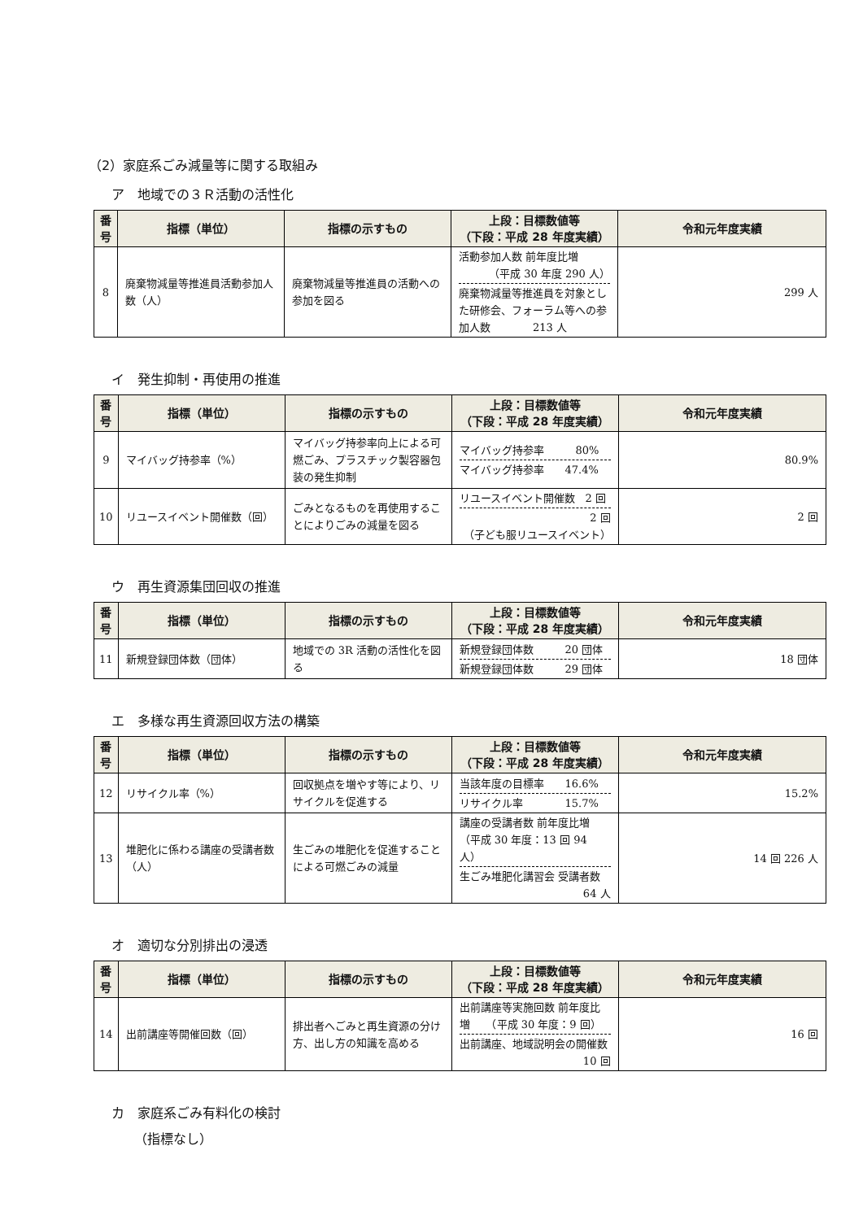（2）家庭系ごみ減量等に関する取組み
ア　地域での３Ｒ活動の活性化
| 番号 | 指標（単位） | 指標の示すもの | 上段：目標数値等 （下段：平成 28 年度実績） | 令和元年度実績 |
| --- | --- | --- | --- | --- |
| 8 | 廃棄物減量等推進員活動参加人数（人） | 廃棄物減量等推進員の活動への参加を図る | 活動参加人数 前年度比増 （平成 30 年度 290 人） 廃棄物減量等推進員を対象とした研修会、フォーラム等への参加人数 213 人 | 299 人 |
イ　発生抑制・再使用の推進
| 番号 | 指標（単位） | 指標の示すもの | 上段：目標数値等 （下段：平成 28 年度実績） | 令和元年度実績 |
| --- | --- | --- | --- | --- |
| 9 | マイバッグ持参率（%） | マイバッグ持参率向上による可燃ごみ、プラスチック製容器包装の発生抑制 | マイバッグ持参率 80% マイバッグ持参率 47.4% | 80.9% |
| 10 | リユースイベント開催数（回） | ごみとなるものを再使用することによりごみの減量を図る | リユースイベント開催数 2 回 2 回 （子ども服リユースイベント） | 2 回 |
ウ　再生資源集団回収の推進
| 番号 | 指標（単位） | 指標の示すもの | 上段：目標数値等 （下段：平成 28 年度実績） | 令和元年度実績 |
| --- | --- | --- | --- | --- |
| 11 | 新規登録団体数（団体） | 地域での 3R 活動の活性化を図る | 新規登録団体数 20 団体 新規登録団体数 29 団体 | 18 団体 |
エ　多様な再生資源回収方法の構築
| 番号 | 指標（単位） | 指標の示すもの | 上段：目標数値等 （下段：平成 28 年度実績） | 令和元年度実績 |
| --- | --- | --- | --- | --- |
| 12 | リサイクル率（%） | 回収拠点を増やす等により、リサイクルを促進する | 当該年度の目標率 16.6% リサイクル率 15.7% | 15.2% |
| 13 | 堆肥化に係わる講座の受講者数（人） | 生ごみの堆肥化を促進することによる可燃ごみの減量 | 講座の受講者数 前年度比増 （平成 30 年度：13 回 94 人） 生ごみ堆肥化講習会 受講者数 64 人 | 14 回 226 人 |
オ　適切な分別排出の浸透
| 番号 | 指標（単位） | 指標の示すもの | 上段：目標数値等 （下段：平成 28 年度実績） | 令和元年度実績 |
| --- | --- | --- | --- | --- |
| 14 | 出前講座等開催回数（回） | 排出者へごみと再生資源の分け方、出し方の知識を高める | 出前講座等実施回数 前年度比増 （平成 30 年度：9 回） 出前講座、地域説明会の開催数 10 回 | 16 回 |
カ　家庭系ごみ有料化の検討
（指標なし）